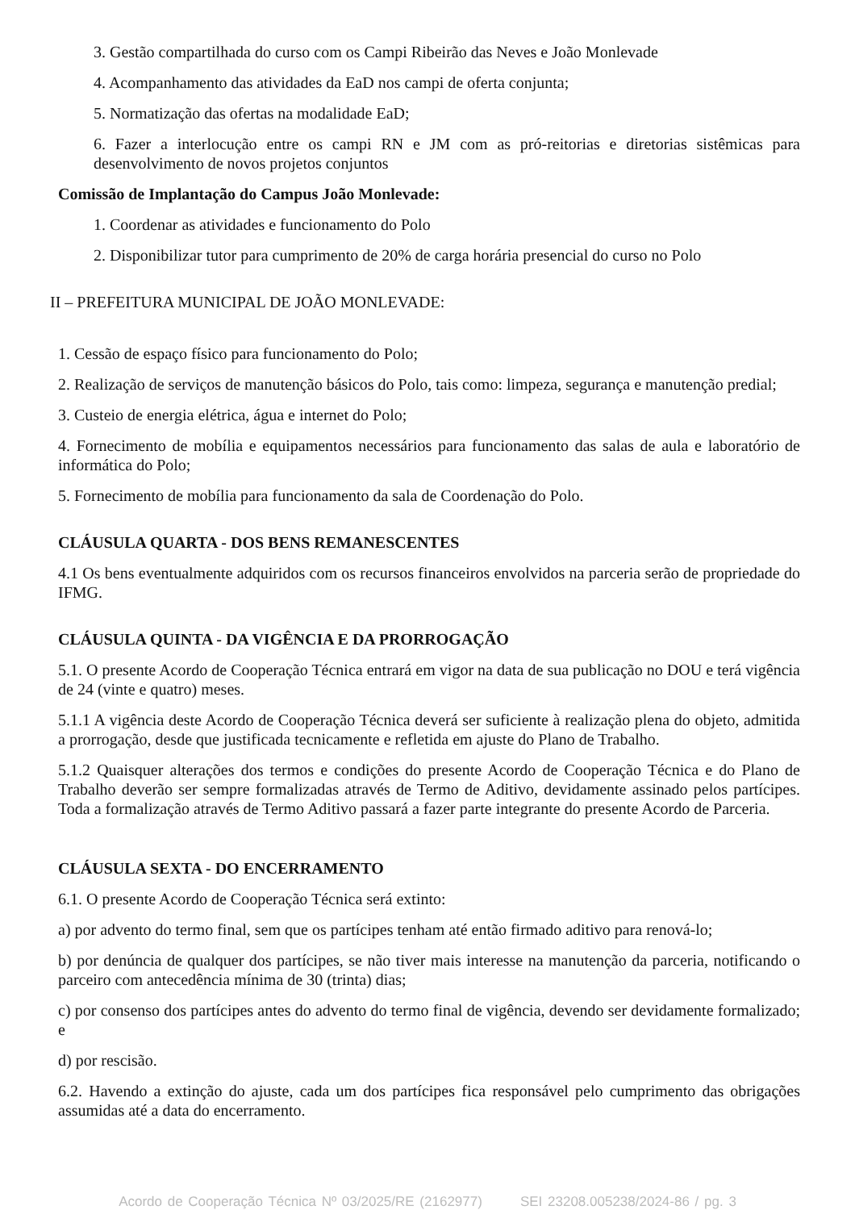3. Gestão compartilhada do curso com os Campi Ribeirão das Neves e João Monlevade
4. Acompanhamento das atividades da EaD nos campi de oferta conjunta;
5. Normatização das ofertas na modalidade EaD;
6. Fazer a interlocução entre os campi RN e JM com as pró-reitorias e diretorias sistêmicas para desenvolvimento de novos projetos conjuntos
Comissão de Implantação do Campus João Monlevade:
1. Coordenar as atividades e funcionamento do Polo
2. Disponibilizar tutor para cumprimento de 20% de carga horária presencial do curso no Polo
II – PREFEITURA MUNICIPAL DE JOÃO MONLEVADE:
1. Cessão de espaço físico para funcionamento do Polo;
2. Realização de serviços de manutenção básicos do Polo, tais como: limpeza, segurança e manutenção predial;
3. Custeio de energia elétrica, água e internet do Polo;
4. Fornecimento de mobília e equipamentos necessários para funcionamento das salas de aula e laboratório de informática do Polo;
5. Fornecimento de mobília para funcionamento da sala de Coordenação do Polo.
CLÁUSULA QUARTA - DOS BENS REMANESCENTES
4.1 Os bens eventualmente adquiridos com os recursos financeiros envolvidos na parceria serão de propriedade do IFMG.
CLÁUSULA QUINTA - DA VIGÊNCIA E DA PRORROGAÇÃO
5.1. O presente Acordo de Cooperação Técnica entrará em vigor na data de sua publicação no DOU e terá vigência de 24 (vinte e quatro) meses.
5.1.1 A vigência deste Acordo de Cooperação Técnica deverá ser suficiente à realização plena do objeto, admitida a prorrogação, desde que justificada tecnicamente e refletida em ajuste do Plano de Trabalho.
5.1.2 Quaisquer alterações dos termos e condições do presente Acordo de Cooperação Técnica e do Plano de Trabalho deverão ser sempre formalizadas através de Termo de Aditivo, devidamente assinado pelos partícipes. Toda a formalização através de Termo Aditivo passará a fazer parte integrante do presente Acordo de Parceria.
CLÁUSULA SEXTA - DO ENCERRAMENTO
6.1. O presente Acordo de Cooperação Técnica será extinto:
a) por advento do termo final, sem que os partícipes tenham até então firmado aditivo para renová-lo;
b) por denúncia de qualquer dos partícipes, se não tiver mais interesse na manutenção da parceria, notificando o parceiro com antecedência mínima de 30 (trinta) dias;
c) por consenso dos partícipes antes do advento do termo final de vigência, devendo ser devidamente formalizado; e
d) por rescisão.
6.2. Havendo a extinção do ajuste, cada um dos partícipes fica responsável pelo cumprimento das obrigações assumidas até a data do encerramento.
Acordo de Cooperação Técnica Nº 03/2025/RE (2162977) SEI 23208.005238/2024-86 / pg. 3